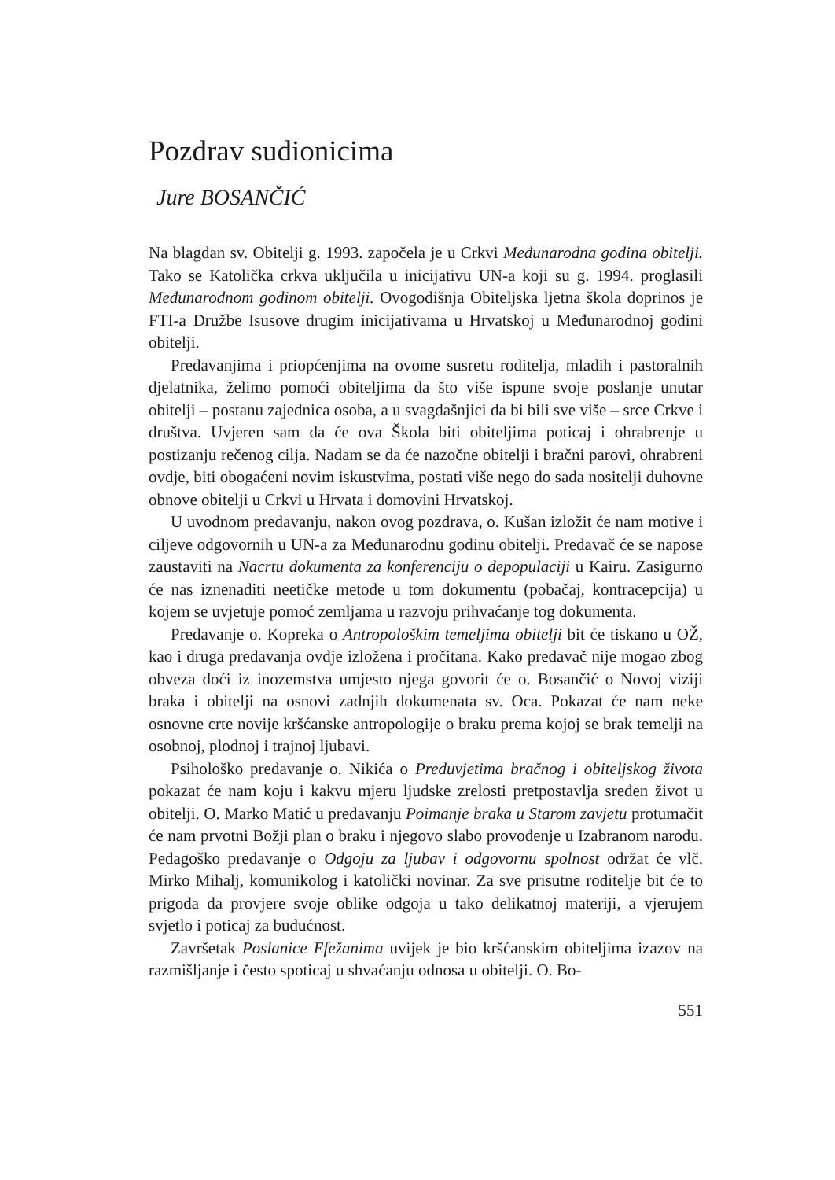Pozdrav sudionicima
Jure BOSANČIĆ
Na blagdan sv. Obitelji g. 1993. započela je u Crkvi Međunarodna godina obitelji. Tako se Katolička crkva uključila u inicijativu UN-a koji su g. 1994. proglasili Međunarodnom godinom obitelji. Ovogodišnja Obiteljska ljetna škola doprinos je FTI-a Družbe Isusove drugim inicijativama u Hrvatskoj u Međunarodnoj godini obitelji.
Predavanjima i priopćenjima na ovome susretu roditelja, mladih i pastoralnih djelatnika, želimo pomoći obiteljima da što više ispune svoje poslanje unutar obitelji – postanu zajednica osoba, a u svagdašnjici da bi bili sve više – srce Crkve i društva. Uvjeren sam da će ova Škola biti obiteljima poticaj i ohrabrenje u postizanju rečenog cilja. Nadam se da će nazočne obitelji i bračni parovi, ohrabreni ovdje, biti obogaćeni novim iskustvima, postati više nego do sada nositelji duhovne obnove obitelji u Crkvi u Hrvata i domovini Hrvatskoj.
U uvodnom predavanju, nakon ovog pozdrava, o. Kušan izložit će nam motive i ciljeve odgovornih u UN-a za Međunarodnu godinu obitelji. Predavač će se napose zaustaviti na Nacrtu dokumenta za konferenciju o depopulaciji u Kairu. Zasigurno će nas iznenaditi neetičke metode u tom dokumentu (pobačaj, kontracepcija) u kojem se uvjetuje pomoć zemljama u razvoju prihvaćanje tog dokumenta.
Predavanje o. Kopreka o Antropološkim temeljima obitelji bit će tiskano u OŽ, kao i druga predavanja ovdje izložena i pročitana. Kako predavač nije mogao zbog obveza doći iz inozemstva umjesto njega govorit će o. Bosančić o Novoj viziji braka i obitelji na osnovi zadnjih dokumenata sv. Oca. Pokazat će nam neke osnovne crte novije kršćanske antropologije o braku prema kojoj se brak temelji na osobnoj, plodnoj i trajnoj ljubavi.
Psihološko predavanje o. Nikića o Preduvjetima bračnog i obiteljskog života pokazat će nam koju i kakvu mjeru ljudske zrelosti pretpostavlja sređen život u obitelji. O. Marko Matić u predavanju Poimanje braka u Starom zavjetu protumačit će nam prvotni Božji plan o braku i njegovo slabo provođenje u Izabranom narodu. Pedagoško predavanje o Odgoju za ljubav i odgovornu spolnost održat će vlč. Mirko Mihalj, komunikolog i katolički novinar. Za sve prisutne roditelje bit će to prigoda da provjere svoje oblike odgoja u tako delikatnoj materiji, a vjerujem svjetlo i poticaj za budućnost.
Završetak Poslanice Efežanima uvijek je bio kršćanskim obiteljima izazov na razmišljanje i često spoticaj u shvaćanju odnosa u obitelji. O. Bo-
551